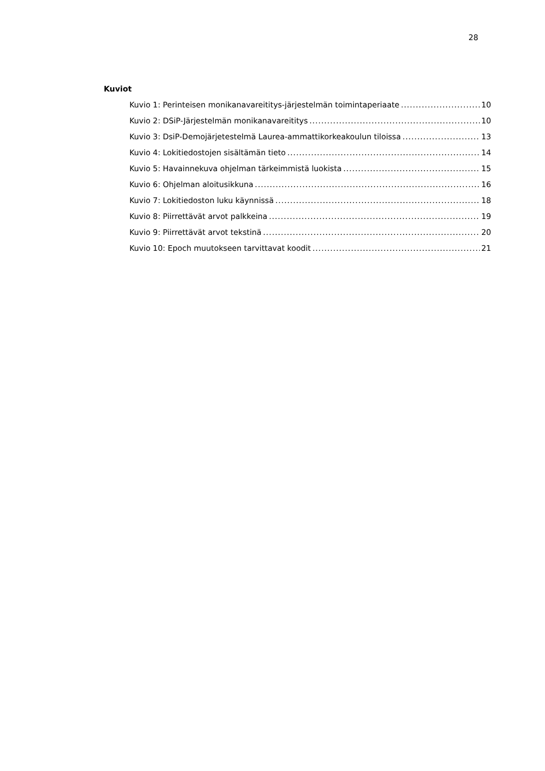28
Kuviot
Kuvio 1: Perinteisen monikanavareititys-järjestelmän toimintaperiaate 10
Kuvio 2: DSiP-Järjestelmän monikanavareititys 10
Kuvio 3: DsiP-Demojärjetestelmä Laurea-ammattikorkeakoulun tiloissa 13
Kuvio 4: Lokitiedostojen sisältämän tieto 14
Kuvio 5: Havainnekuva ohjelman tärkeimmistä luokista 15
Kuvio 6: Ohjelman aloitusikkuna 16
Kuvio 7: Lokitiedoston luku käynnissä 18
Kuvio 8: Piirrettävät arvot palkkeina 19
Kuvio 9: Piirrettävät arvot tekstinä 20
Kuvio 10: Epoch muutokseen tarvittavat koodit 21